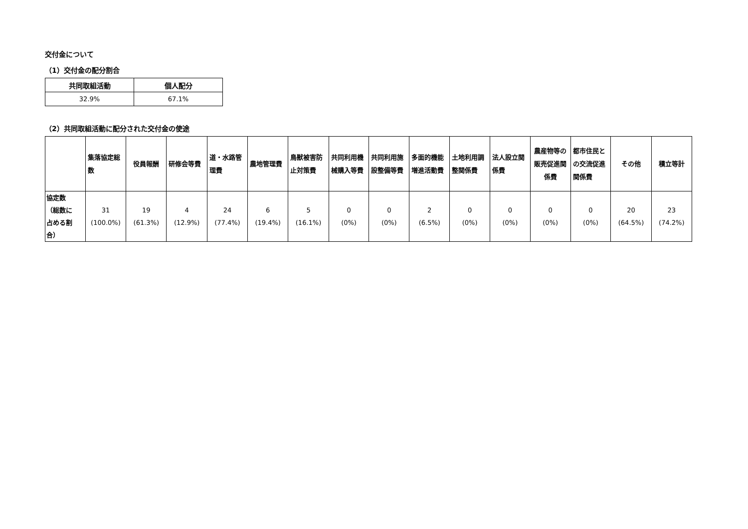交付金について
（1）交付金の配分割合
| 共同取組活動 | 個人配分 |
| --- | --- |
| 32.9% | 67.1% |
（2）共同取組活動に配分された交付金の使途
| | 集落協定総数 | 役員報酬 | 研修会等費 | 道・水路管理費 | 農地管理費 | 鳥獣被害防止対策費 | 共同利用機械購入等費 | 共同利用施設整備等費 | 多面的機能増進活動費 | 土地利用調整関係費 | 法人設立関係費 | 農産物等の販売促進関係費 | 都市住民との交流促進関係費 | その他 | 積立等計 |
| --- | --- | --- | --- | --- | --- | --- | --- | --- | --- | --- | --- | --- | --- | --- | --- |
| 協定数 （総数に 占める割 合） | 31 (100.0%) | 19 (61.3%) | 4 (12.9%) | 24 (77.4%) | 6 (19.4%) | 5 (16.1%) | 0 (0%) | 0 (0%) | 2 (6.5%) | 0 (0%) | 0 (0%) | 0 (0%) | 0 (0%) | 20 (64.5%) | 23 (74.2%) |